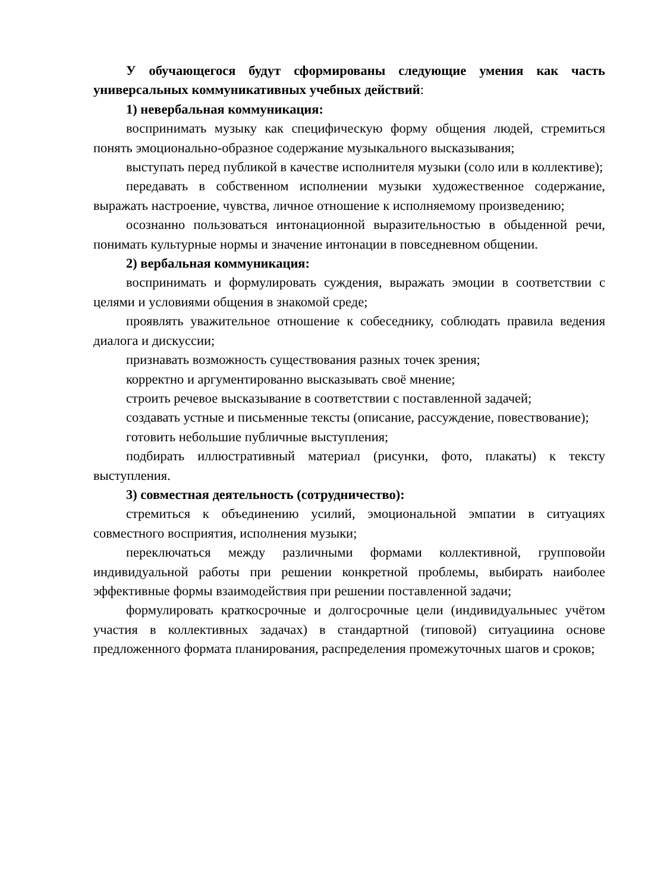У обучающегося будут сформированы следующие умения как часть универсальных коммуникативных учебных действий:
1) невербальная коммуникация:
воспринимать музыку как специфическую форму общения людей, стремиться понять эмоционально-образное содержание музыкального высказывания;
выступать перед публикой в качестве исполнителя музыки (соло или в коллективе);
передавать в собственном исполнении музыки художественное содержание, выражать настроение, чувства, личное отношение к исполняемому произведению;
осознанно пользоваться интонационной выразительностью в обыденной речи, понимать культурные нормы и значение интонации в повседневном общении.
2) вербальная коммуникация:
воспринимать и формулировать суждения, выражать эмоции в соответствии с целями и условиями общения в знакомой среде;
проявлять уважительное отношение к собеседнику, соблюдать правила ведения диалога и дискуссии;
признавать возможность существования разных точек зрения;
корректно и аргументированно высказывать своё мнение;
строить речевое высказывание в соответствии с поставленной задачей;
создавать устные и письменные тексты (описание, рассуждение, повествование);
готовить небольшие публичные выступления;
подбирать иллюстративный материал (рисунки, фото, плакаты) к тексту выступления.
3) совместная деятельность (сотрудничество):
стремиться к объединению усилий, эмоциональной эмпатии в ситуациях совместного восприятия, исполнения музыки;
переключаться между различными формами коллективной, групповойи индивидуальной работы при решении конкретной проблемы, выбирать наиболее эффективные формы взаимодействия при решении поставленной задачи;
формулировать краткосрочные и долгосрочные цели (индивидуальныес учётом участия в коллективных задачах) в стандартной (типовой) ситуациина основе предложенного формата планирования, распределения промежуточных шагов и сроков;